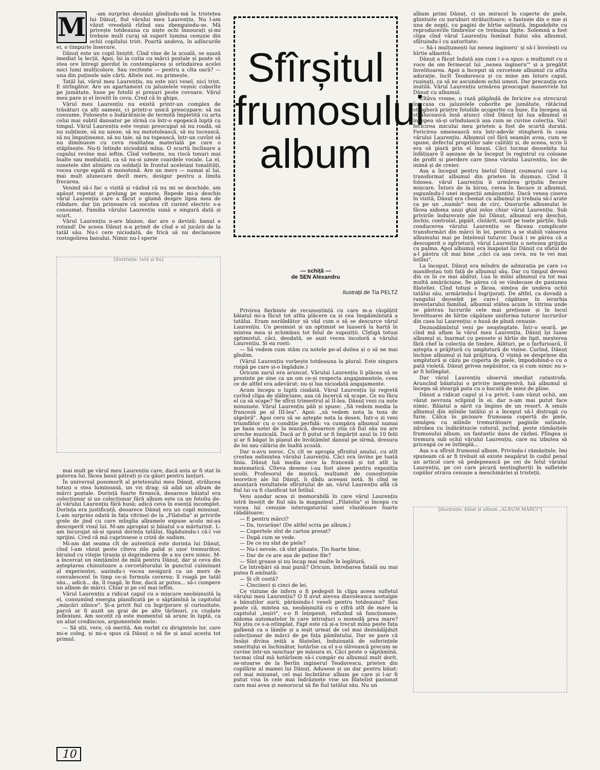M
-am surprins deunăzi gîndindu-mă la tristețea lui Dănuț, fiul vărului meu Laurențiu. Nu l-am văzut vreodată rîzînd sau zbenguindu-se. Mă privește totdeauna cu niște ochi înnourați și-mi trebuie mult curaj să suport lumina cenușie din ochii copilului trist. Poartă undeva, în adîncurile ei, o timpurie înserare.
Dănuț este un copil liniștit. Cînd vine de la școală, se așază imediat la lecții. Apoi, își ia cutia cu mărci poștale și poate să stea ore întregi pierdut în contemplarea și orînduirea acelei mici lumi multicolore. Sau recitește — pentru a cîta oară? — una din puținele sale cărți. Altele noi, nu primește.
Tatăl lui, vărul meu Laurențiu, nu este nici vesel, nici trist. E strîngător. Are un apartament cu jaluzelele veșnic coborîte pe jumătate, huse pe fotolii și preșuri peste covoare. Vărul meu pare și el învelit în ceva. Cred că în ghips.
Vărul meu Laurențiu nu există printr-un complex de trăsături ca alți oameni, ci printr-o unică preocupare: să nu consume. Folosește o îndărătnicie de termită împletită cu arta celui mai subtil dansator pe sîrmă ca într-o epopeică luptă cu timpul. Vărul Laurențiu este veșnic preocupat să nu roadă, să nu subțieze, să nu uzeze, să nu mototolească, să nu tocească, să nu împuținezez, să nu taie, să nu topească, într-un cuvînt să nu diminueze cu ceva realitatea materială pe care o stăpînește. Nu-ți întinde niciodată mîna. O scurtă înclinare a capului revine mai ieftin. Cînd vorbește, nu riscă tonuri mai înalte sau modulații, ca să nu-și uzeze coardele vocale. La el, sunetele sînt aliniate ca soldații în frontul aceleiași tonalități, vocea curge egală și monotonă. Are un mers — numai al lui, mai mult alunecare decît mers, desigur pentru a limita frecarea.
Venind să-i fac o vizită și văzînd că nu mi se deschide, am apăsat repetat și prelung pe sonerie. Repede mi-a deschis vărul Laurențiu care a făcut o glumă despre lipsa mea de răbdare, dar țin prinsoare că socotea cît curent electric s-a consumat. Familia vărului Laurențiu sună o singură dată și scurt.
Vărul Laurențiu n-are blazon, dar are o deviză: banul e rotund! De aceea Dănuț n-a primit de cînd e el jucării de la tatăl său. Nu-i cere niciodată, de frică să nu declanșeze rostogolirea banului. Nimic nu-l sperie
[ilustrație: tată și fiu]
mai mult pe vărul meu Laurențiu care, dacă asta ar fi stat în puterea lui, făcea banii pătrați și cu găuri pentru lanțuri.
În universul posomorît al prietenului meu Dănuț, strălucea totuși o stea luminoasă, un vis drag: să aibă un album de mărci poștale. Dorință foarte firească, deoarece băiatul era colecționar și un colecționar fără album este ca un fotoliu de-al vărului Laurențiu fără husă; adică ceva în esență incomplet. Dorința era justificată, deoarece Dănuț era un copil minunat. L-am surprins odată în fața vitrinei de la „Filatelia" și privirile grele de jind cu care mîngîia albumele expuse acolo mi-au descoperit visul lui. M-am apropiat și băiatul s-a mărturisit. L-am încurajat să-și spună dorința tatălui, făgăduindu-i că-l voi sprijini. Cred că mă cuprinsese o criză de sadism.
Mi-am dat seama cît de autentică este dorința lui Dănuț, cînd l-am văzut peste cîteva zile palid și ușor tremurător, biruind cu vitejie tirania și deprinderea de a nu cere nimic. M-a încercat un simțămînt de milă pentru Dănuț, dar și ceva din așteptarea chinuitoare a cercetătorului în punctul culminant al experienței, auzindu-i vocea nesigură ca un mers de convalescent în timp ce-și formula cererea: îl roagă pe tatăl său... adică... da, îl roagă, în fine, dacă ar putea... să-i cumpere un album de mărci. Chiar și pe cel mai ieftin.
Vărul Laurențiu a ridicat capul cu o mișcare neobișnuită la el, consumînd energia planificată pe o săptămînă la capitolul „mișcări zilnice". Și-a privit fiul cu îngrijorare și curiozitate, parcă ar fi auzit un grai de pe alte tărîmuri, cu ciudate inflexiuni. Am socotit că este momentul să arunc în luptă, ca un aliat credincios, argumentele mele:
— Să știi, vere, că merită. Am vorbit cu dirigintele lor, care mi-e coleg, și mi-a spus că Dănuț o să fie și anul acesta tot primul.
Sfîrșitul
frumosului
album
— schiță —
de SEN Alexandru
Ilustrații de Tia PELTZ
Privirea fierbinte de recunoștință cu care m-a răsplătit băiatul mi-a făcut tot atîta plăcere ca și cea înspăimîntată a tatălui. Eram nerăbdător să văd cum o să se descurce vărul Laurențiu. Un pesimist și un optimist se luaseră la harță în mintea mea și schimbau tot felul de supoziții. Cîștigă totuși optimistul, căci, deodată, se auzi vocea incoloră a vărului Laurențiu. Și ea rosti:
— Să vedem cum stăm cu notele pe-al doilea și o să ne mai gîndim.
(Vărul Laurențiu vorbește totdeauna la plural. Este singura risipă pe care și-o îngăduie.)
Oricum zarul era aruncat. Vărului Laurențiu îi plăcea să se prezinte pe sine ca un om ce-și respecta angajamentele, ceea ce de altfel era adevărat: nu-și lua niciodată angajamente.
Acum începu o luptă ciudată. Vărul Laurențiu își regretă curînd clipa de slăbiciune, așa că încercă să scape. Ce nu făcu el ca să scape? Se sfîrși trimestrul al II-lea. Dănuț veni cu note minunate. Vărul Laurențiu păli și spuse: „Să vedem media la franceză pe al III-lea". Apoi: „să vedem nota la teza de algebră". Apoi ceru să se aștepte nota la desen. Într-o zi veni triumfător cu o condiție perfidă: va cumpăra albumul numai pe baza notei de la muzică, deoarece știa că fiul său nu are ureche muzicală. Dacă ar fi putut ar fi împărțit anul în 10 felii și ar fi băgat în planul de învățămînt dansul pe sîrmă, dresura de lei sau călăria de înaltă școală.
Dar n-avu noroc. Cu cît se apropia sfîrșitul anului, cu atît creștea neliniștea vărului Laurențiu. Căci era învins pe toată linia. Dănuț luă media zece la franceză și tot atît la matematică. Cîteva desene i-au fost alese pentru expoziția școlii. Profesorul de muzică, mulțumit de cunoștințele teoretice ale lui Dănuț, îi dădu aceeași notă. Și cînd se anunțară rezultatele sfîrșitului de an, vărul Laurențiu află că fiul lui va fi clasificat tot întîiul.
Veni așadar acea zi memorabilă în care vărul Laurențiu intră însoțit de fiul său la magazinul „Filatelia" și începu cu vocea lui cenușie interogatoriul unei vînzătoare foarte răbdătoare:
— E pentru mărci?
— Da, tovarășe! (De altfel scria pe album.)
— Copertele sînt de carton presat?
— După cum se vede.
— De ce nu sînt de piele?
— Nu-i nevoie, că sînt pînzate. Țin foarte bine.
— Dar de ce are așa de puține file?
— Sînt groase și nu încap mai multe în legătură.
Ce întrebări să mai pună? Oricum, întrebarea fatală nu mai putea fi amînată:
— Și cît costă?
— Cincizeci și cinci de lei.
Ce viziune de infern o fi pedepsit în clipa aceea sufletul vărului meu Laurențiu? O fi avut aievea diavoleasca nostalgie a bănuților aurii, părăsindu-l veseli pentru totdeauna? Sau poate că, mintea sa, neobișnuită cu o cifră atît de mare la capitolul „ieșiri", s-o fi înțepenit, refuzînd să funcționeze, aidoma automatelor în care introduci o monedă prea mare? Nu știu ce s-a-ntîmplat. Fapt este că și-a trecut mîna peste fața galbenă ca o lămîie și a ieșit urmat de cel mai deznădăjduit colecționar de mărci de pe fața pămîntului. Dar se pare că însăși divina zeiță a filateliei, înduioșată de suferințele smeritului ei închinător, hotărîse ca el s-o slăvească precum se cuvine într-un sanctuar pe măsura ei. Căci peste o săptămînă, tocmai cînd mă hotărîsem să-i cumpăr eu albumul mult dorit, se-ntoarse de la Berlin inginerul Teodorescu, prieten din copilărie al mamei lui Dănuț. Adusese și un dar pentru băiat: cel mai minunat, cel mai încîntător album pe care și l-ar fi putut visa în cele mai îndrăznețe vise un filatelist pasionat care mai avea și nenorocul să fie fiul tatălui său. Nu un
album primi Dănuț, ci un miracol în coperte de piele, ghintuite cu șuruburi strălucitoare; o fantezie din o mie și una de nopți, cu pagini de hîrtie satinată, împodobite cu reproducerile timbrelor ce trebuiau lipite. Solemnă a fost clipa cînd vărul Laurențiu înmînat fiului său albumul, sfătuindu-l cu autoritate:
— Să-i mulțumești lui nenea ingineru' și să-l învelești cu hîrtie albastră.
Dănuț a făcut îndată așa cum i s-a spus: a mulțumit cu o voce de om fermecat lui „nenea ingineru'" și a pregătit învelitoarea. Apoi a început să cerceteze albumul cu atîta adorație, încît Teodorescu și cu mine am întors capul, rușinați, ca să ne ascundem ochii umezi. Dar precauția era inutilă. Vărul Laurențiu urmărea preocupat manevrele lui Dănuț cu albumul.
Cîtăva vreme, o rază plăpîndă de fericire s-a strecurat în casa cu jaluzelele coborîte pe jumătate, rătăcind stingheră printre fotoliile acoperite cu huse. Ea începea să strălucească însă atunci cînd Dănuț își lua albumul și începea să-și orînduiască așa cum se cuvine colecția. Vai! fericirea micului meu prieten a fost de scurtă durată. Fericirea omenească era într-adevăr stingheră în casa vărului Laurențiu. Albumul cel fără seamăn avea, cum se spune, defectul propriilor sale calități și, de aceea, scris îi era să piară prin el însuși. Căci tocmai deosebita lui înfățișare îl așezase de la început în registrul cu coloane de profit și pierdere care ținea vărului Laurențiu, loc de inimă și de creier.
Așa a început pentru bietul Dănuț coșmarul care i-a transformat albumul din prieten în dușman. Cînd îl folosea, vărul Laurențiu îi urmărea grijuliu fiecare mișcare. Întors de la birou, cerea în fiecare zi albumul, supunîndu-l unei inspecții amănunțite. Dacă venea cineva în vizită, Dănuț era chemat cu albumul și trebuia să-l arate ca pe un „număr" nou de circ. Onorurile albumului le făcea aidoma unui ghid zelos chiar vărul Laurențiu. Sub privirile îndurerate ale lui Dănuț, albumul era deschis, închis, controlat, pipăit, cîntărit, sucit pe toate părțile. Sub conducerea vărului Laurențiu se făceau complicate transformări din mărci în lei, pentru a se stabili valoarea albumului mai pe înțelesul tuturor. Dacă i se părea că a descoperit o zgîrietură, vărul Laurențiu o netezea grijuliu cu palma. Apoi albumul era înapoiat lui Dănuț cu sfatul de a-l păstra cît mai bine „căci cu așa ceva, nu te vei mai întîlni".
La început, Dănuț era mîndru de admirația pe care i-o manifestau toți față de albumul său. Dar cu timpul deveni din ce în ce mai abătut. Lua în mîini albumul cu tot mai multă amărăciune. Se părea că se vindecase de pasiunea filateliei. Cînd totuși o făcea, simțea de undeva ochii tatălui său, urmărindu-l îngrijorați. De altfel, ca dovadă a rangului deosebit pe care-l căpătase în ierarhia inventarului familial, albumul stătea acum în vitrina unde se păstrau lucrurile cele mai prețioase și în locul învelitoarei de hîrtie căpătase uniforma tuturor lucrurilor din casa lui Laurențiu: o husă de pînză cenușie.
Deznodămîntul veni pe neașteptate. Într-o seară, pe cînd mă aflam la vărul meu Laurențiu, Dănuț își luase albumul și, înarmat cu pensete și hîrtie de lipit, meșterea fără chef la colecția de timbre. Alături, pe o farfurioară, îl aștepta o prăjitură cu umplutură de vișine. Curînd, Dănuț închise albumul și luă prăjitura. O vișină se desprinse din umplutură și căzu pe coperta de piele, împodobind-o cu o pată violetă. Dănuț privea nepăsător, ca și cum nimic nu s-ar fi întîmplat.
Dar vărul Laurențiu observă imediat catastrofa. Aruncînd băiatului o privire inexpresivă, luă albumul și începu să șteargă pata cu o bucată de miez de pîine.
Dănuț a ridicat capul și l-a privit. I-am văzut ochii, am văzut nevroza sclipind în ei, dar n-am mai putut face nimic. Băiatul a sărit ca împins de un resort. A smuls albumul din mîinile tatălui și a început să-l distrugă cu furie. Călca în picioare frumoasa copertă de piele, smulgea cu mîinile tremurătoare paginile satinate, zdrobea cu îndărătnicie cotorul, jucînd, peste rămășițele frumosului album, un fantastic dans de război. Plîngea și tremura sub ochii vărului Laurențiu, care nu izbutea să priceapă ce se întîmplă...
Așa s-a sfîrșit frumosul album. Privindu-i rămășițele, îmi spuneam că ar fi trebuit să existe neapărat în codul penal un articol care să pedepsească pe cei de felul vărului Laurențiu, pe cei care picură nestingheriți în sufletele copiilor otrava cenușie a meschinăriei și tristeții.
[ilustrație: băiat și album „ALBUM MĂRCI"]
10